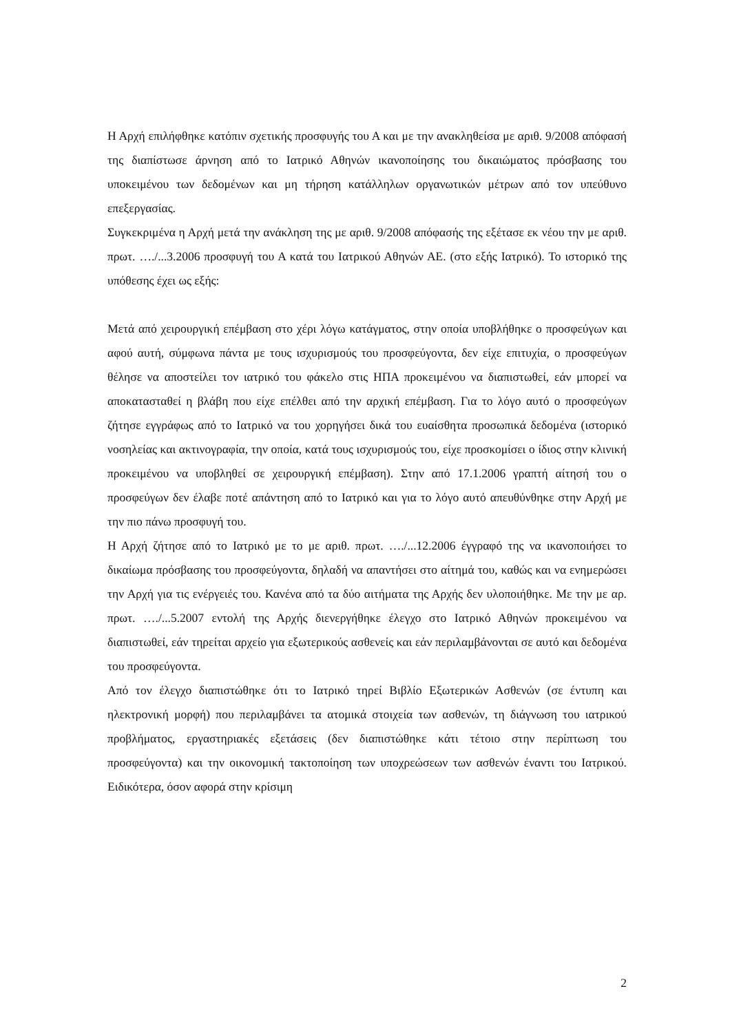Η Αρχή επιλήφθηκε κατόπιν σχετικής προσφυγής του Α και με την ανακληθείσα με αριθ. 9/2008 απόφασή της διαπίστωσε άρνηση από το Ιατρικό Αθηνών ικανοποίησης του δικαιώματος πρόσβασης του υποκειμένου των δεδομένων και μη τήρηση κατάλληλων οργανωτικών μέτρων από τον υπεύθυνο επεξεργασίας.
Συγκεκριμένα η Αρχή μετά την ανάκληση της με αριθ. 9/2008 απόφασής της εξέτασε εκ νέου την με αριθ. πρωτ. …./...3.2006 προσφυγή του Α κατά του Ιατρικού Αθηνών ΑΕ. (στο εξής Ιατρικό). Το ιστορικό της υπόθεσης έχει ως εξής:
Μετά από χειρουργική επέμβαση στο χέρι λόγω κατάγματος, στην οποία υποβλήθηκε ο προσφεύγων και αφού αυτή, σύμφωνα πάντα με τους ισχυρισμούς του προσφεύγοντα, δεν είχε επιτυχία, ο προσφεύγων θέλησε να αποστείλει τον ιατρικό του φάκελο στις ΗΠΑ προκειμένου να διαπιστωθεί, εάν μπορεί να αποκατασταθεί η βλάβη που είχε επέλθει από την αρχική επέμβαση. Για το λόγο αυτό ο προσφεύγων ζήτησε εγγράφως από το Ιατρικό να του χορηγήσει δικά του ευαίσθητα προσωπικά δεδομένα (ιστορικό νοσηλείας και ακτινογραφία, την οποία, κατά τους ισχυρισμούς του, είχε προσκομίσει ο ίδιος στην κλινική προκειμένου να υποβληθεί σε χειρουργική επέμβαση). Στην από 17.1.2006 γραπτή αίτησή του ο προσφεύγων δεν έλαβε ποτέ απάντηση από το Ιατρικό και για το λόγο αυτό απευθύνθηκε στην Αρχή με την πιο πάνω προσφυγή του.
Η Αρχή ζήτησε από το Ιατρικό με το με αριθ. πρωτ. …./...12.2006 έγγραφό της να ικανοποιήσει το δικαίωμα πρόσβασης του προσφεύγοντα, δηλαδή να απαντήσει στο αίτημά του, καθώς και να ενημερώσει την Αρχή για τις ενέργειές του. Κανένα από τα δύο αιτήματα της Αρχής δεν υλοποιήθηκε. Με την με αρ. πρωτ. …./...5.2007 εντολή της Αρχής διενεργήθηκε έλεγχο στο Ιατρικό Αθηνών προκειμένου να διαπιστωθεί, εάν τηρείται αρχείο για εξωτερικούς ασθενείς και εάν περιλαμβάνονται σε αυτό και δεδομένα του προσφεύγοντα.
Από τον έλεγχο διαπιστώθηκε ότι το Ιατρικό τηρεί Βιβλίο Εξωτερικών Ασθενών (σε έντυπη και ηλεκτρονική μορφή) που περιλαμβάνει τα ατομικά στοιχεία των ασθενών, τη διάγνωση του ιατρικού προβλήματος, εργαστηριακές εξετάσεις (δεν διαπιστώθηκε κάτι τέτοιο στην περίπτωση του προσφεύγοντα) και την οικονομική τακτοποίηση των υποχρεώσεων των ασθενών έναντι του Ιατρικού. Ειδικότερα, όσον αφορά στην κρίσιμη
2